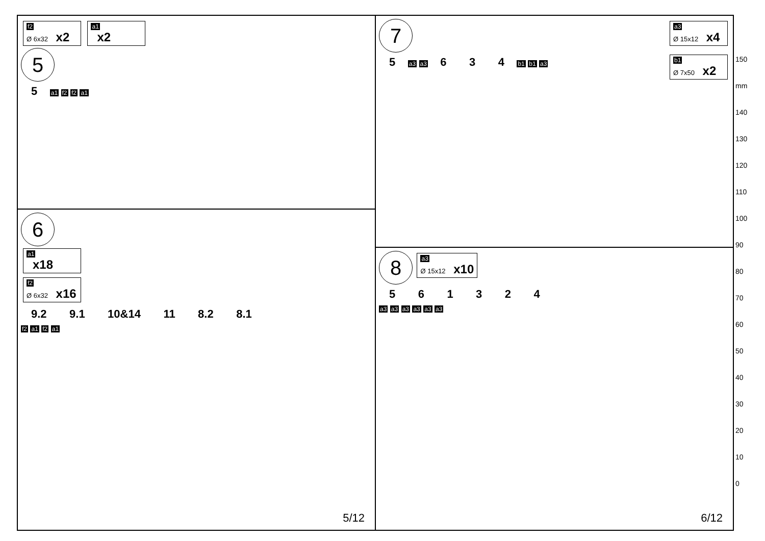f2
Ø 6x32 x2 a1
x2
5
5 a1 f2 f2 a1
6
a1
x18
f2
Ø 6x32 x16
9.2 9.1 10&14 11 8.2 8.1
f2 a1 f2 a1
5/12
7 a3
Ø 15x12 x4 b1
Ø 7x50 x2
5 a3 a3 6 3 4 b1 b1 a3
8 a3
Ø 15x12 x10
5 6 1 3 2 4
a3 a3 a3 a3 a3 a3
6/12
150 mm
140
130
120
110
100
90
80
70
60
50
40
30
20
10
0